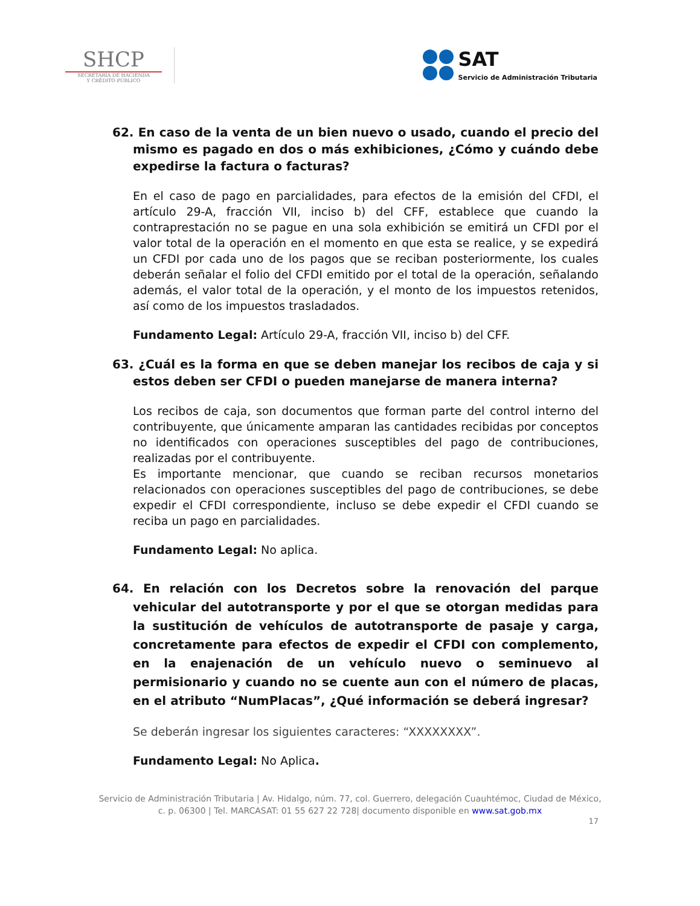SHCP
SECRETARÍA DE HACIENDA
Y CRÉDITO PÚBLICO
SAT
Servicio de Administración Tributaria
62. En caso de la venta de un bien nuevo o usado, cuando el precio del mismo es pagado en dos o más exhibiciones, ¿Cómo y cuándo debe expedirse la factura o facturas?
En el caso de pago en parcialidades, para efectos de la emisión del CFDI, el artículo 29-A, fracción VII, inciso b) del CFF, establece que cuando la contraprestación no se pague en una sola exhibición se emitirá un CFDI por el valor total de la operación en el momento en que esta se realice, y se expedirá un CFDI por cada uno de los pagos que se reciban posteriormente, los cuales deberán señalar el folio del CFDI emitido por el total de la operación, señalando además, el valor total de la operación, y el monto de los impuestos retenidos, así como de los impuestos trasladados.
Fundamento Legal: Artículo 29-A, fracción VII, inciso b) del CFF.
63. ¿Cuál es la forma en que se deben manejar los recibos de caja y si estos deben ser CFDI o pueden manejarse de manera interna?
Los recibos de caja, son documentos que forman parte del control interno del contribuyente, que únicamente amparan las cantidades recibidas por conceptos no identificados con operaciones susceptibles del pago de contribuciones, realizadas por el contribuyente.
Es importante mencionar, que cuando se reciban recursos monetarios relacionados con operaciones susceptibles del pago de contribuciones, se debe expedir el CFDI correspondiente, incluso se debe expedir el CFDI cuando se reciba un pago en parcialidades.
Fundamento Legal: No aplica.
64. En relación con los Decretos sobre la renovación del parque vehicular del autotransporte y por el que se otorgan medidas para la sustitución de vehículos de autotransporte de pasaje y carga, concretamente para efectos de expedir el CFDI con complemento, en la enajenación de un vehículo nuevo o seminuevo al permisionario y cuando no se cuente aun con el número de placas, en el atributo “NumPlacas”, ¿Qué información se deberá ingresar?
Se deberán ingresar los siguientes caracteres: “XXXXXXXX”.
Fundamento Legal: No Aplica.
Servicio de Administración Tributaria | Av. Hidalgo, núm. 77, col. Guerrero, delegación Cuauhtémoc, Ciudad de México,
c. p. 06300 | Tel. MARCASAT: 01 55 627 22 728| documento disponible en www.sat.gob.mx
17